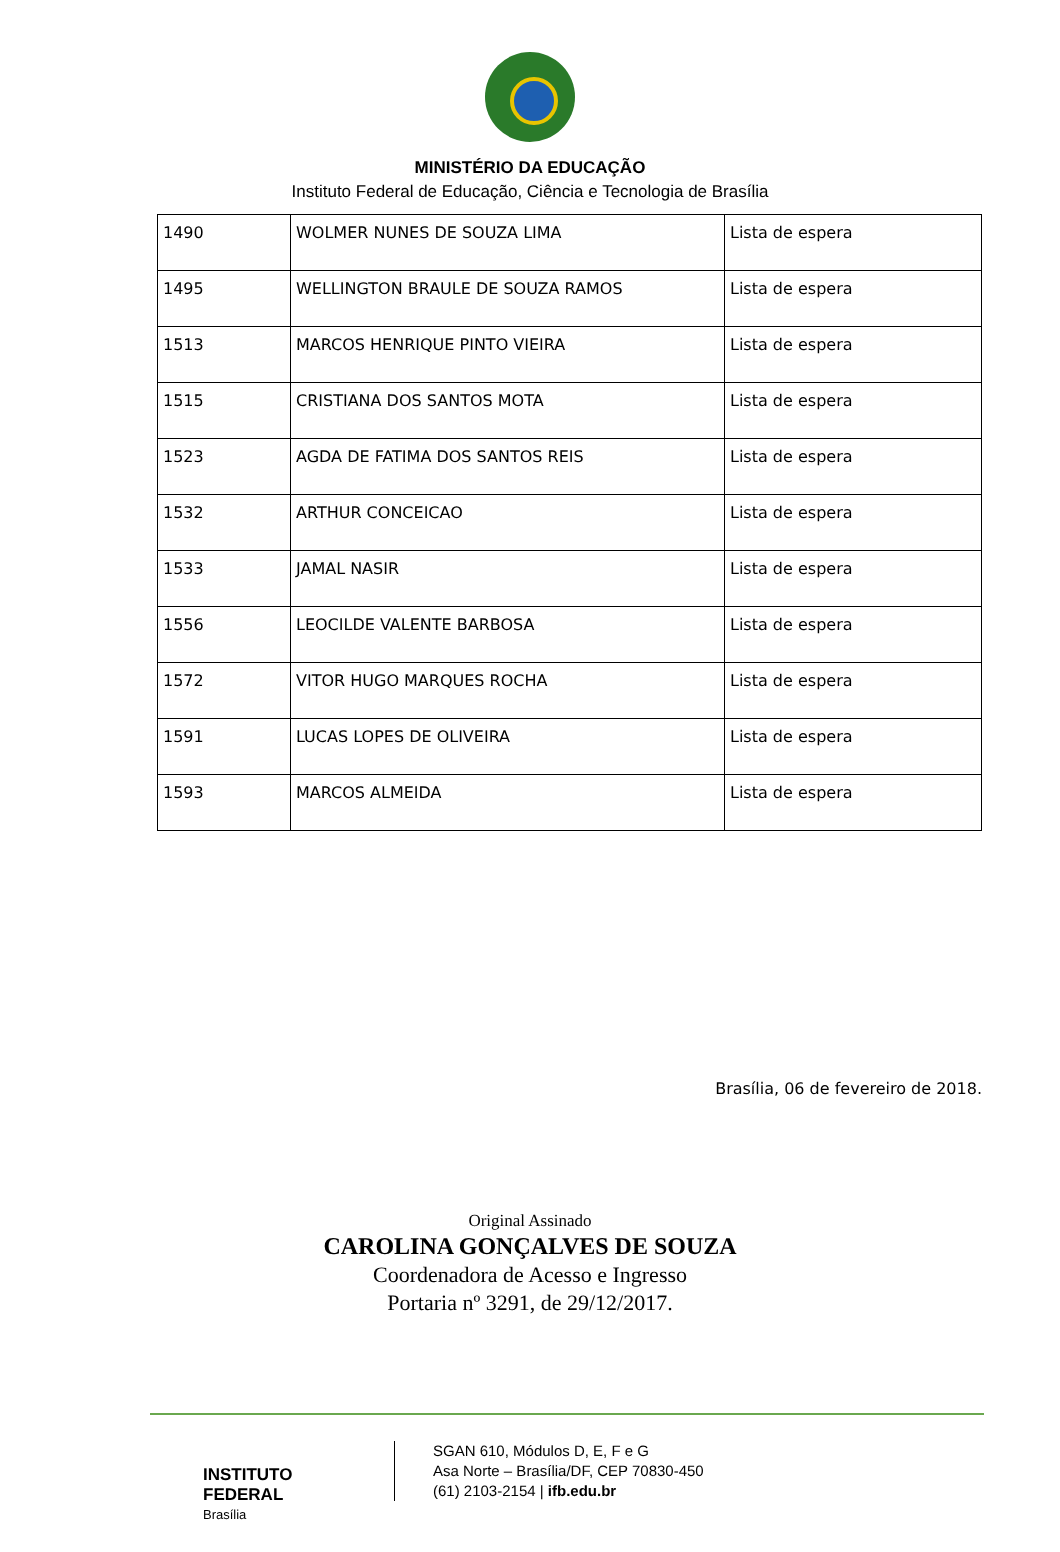MINISTÉRIO DA EDUCAÇÃO
Instituto Federal de Educação, Ciência e Tecnologia de Brasília
| 1490 | WOLMER NUNES DE SOUZA LIMA | Lista de espera |
| 1495 | WELLINGTON BRAULE DE SOUZA RAMOS | Lista de espera |
| 1513 | MARCOS HENRIQUE PINTO VIEIRA | Lista de espera |
| 1515 | CRISTIANA DOS SANTOS MOTA | Lista de espera |
| 1523 | AGDA DE FATIMA DOS SANTOS REIS | Lista de espera |
| 1532 | ARTHUR CONCEICAO | Lista de espera |
| 1533 | JAMAL NASIR | Lista de espera |
| 1556 | LEOCILDE VALENTE BARBOSA | Lista de espera |
| 1572 | VITOR HUGO MARQUES ROCHA | Lista de espera |
| 1591 | LUCAS LOPES DE OLIVEIRA | Lista de espera |
| 1593 | MARCOS ALMEIDA | Lista de espera |
Brasília, 06 de fevereiro de 2018.
Original Assinado
CAROLINA GONÇALVES DE SOUZA
Coordenadora de Acesso e Ingresso
Portaria nº 3291, de 29/12/2017.
INSTITUTO FEDERAL
Brasília
SGAN 610, Módulos D, E, F e G
Asa Norte – Brasília/DF, CEP 70830-450
(61) 2103-2154 | ifb.edu.br